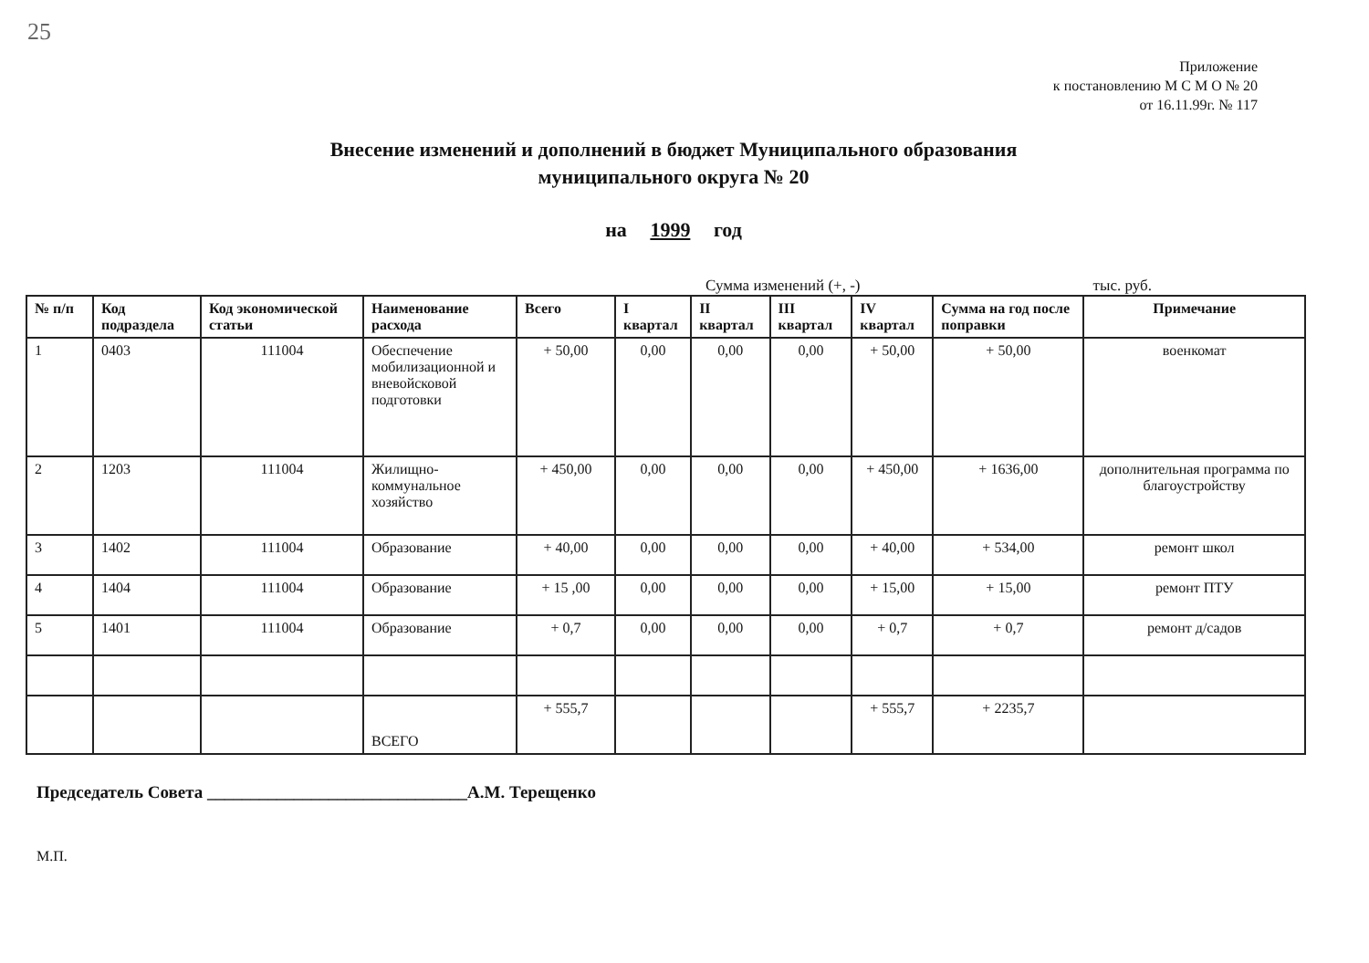25
Приложение
к постановлению М С М О № 20
от 16.11.99г. № 117
Внесение изменений и дополнений в бюджет Муниципального образования
муниципального округа № 20
на 1999 год
Сумма изменений (+, -) тыс. руб.
| № п/п | Код подраздела | Код экономической статьи | Наименование расхода | Всего | I квартал | II квартал | III квартал | IV квартал | Сумма на год после поправки | Примечание |
| --- | --- | --- | --- | --- | --- | --- | --- | --- | --- | --- |
| 1 | 0403 | 111004 | Обеспечение мобилизационной и вневойсковой подготовки | + 50,00 | 0,00 | 0,00 | 0,00 | + 50,00 | + 50,00 | военкомат |
| 2 | 1203 | 111004 | Жилищно-коммунальное хозяйство | + 450,00 | 0,00 | 0,00 | 0,00 | + 450,00 | + 1636,00 | дополнительная программа по благоустройству |
| 3 | 1402 | 111004 | Образование | + 40,00 | 0,00 | 0,00 | 0,00 | + 40,00 | + 534,00 | ремонт школ |
| 4 | 1404 | 111004 | Образование | + 15 ,00 | 0,00 | 0,00 | 0,00 | + 15,00 | + 15,00 | ремонт ПТУ |
| 5 | 1401 | 111004 | Образование | + 0,7 | 0,00 | 0,00 | 0,00 | + 0,7 | + 0,7 | ремонт д/садов |
| | | | ВСЕГО | + 555,7 | | | | + 555,7 | + 2235,7 | |
Председатель Совета ______________________________А.М. Терещенко
М.П.